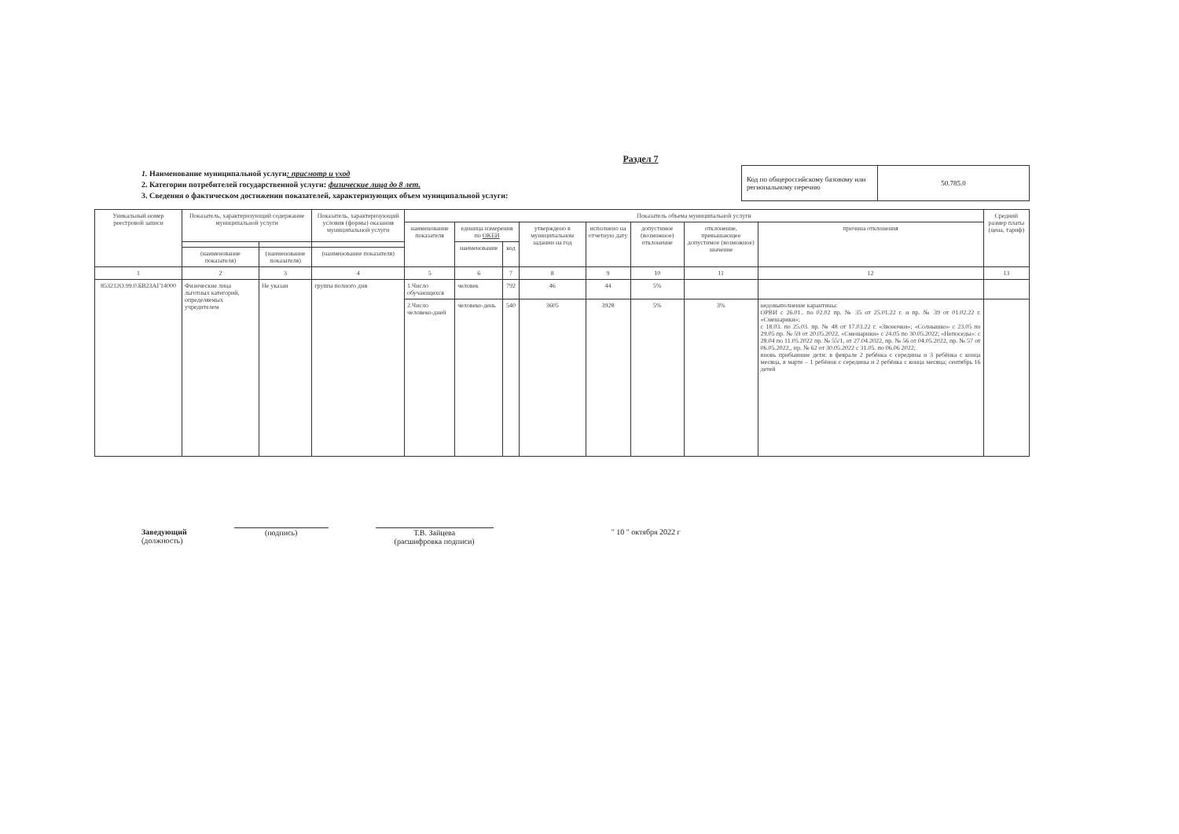Раздел 7
1. Наименование муниципальной услуги: присмотр и уход
2. Категории потребителей государственной услуги: физические лица до 8 лет.
3. Сведения о фактическом достижении показателей, характеризующих объем муниципальной услуги:
| Код по общероссийскому базовому или региональному перечню | 50.785.0 |
| Уникальный номер реестровой записи | Показатель, характеризующий содержание муниципальной услуги | | Показатель, характеризующий условия (формы) оказания муниципальной услуги | Показатель объема муниципальной услуги | | | | | | | | Средний размер платы (цена, тариф) |
| --- | --- | --- | --- | --- | --- | --- | --- | --- | --- | --- | --- | --- |
| | | | | наименование показателя | единица измерения по ОКЕИ | | утверждено в муниципальном задании на год | исполнено на отчетную дату | допустимое (возможное) отклонение | отклонение, превышающее допустимое (возможное) значение | причина отклонения | |
| | | | | | наименование | код | | | | | | |
| | (наименование показателя) | (наименование показателя) | (наименование показателя) | | | | | | | | | |
| 1 | 2 | 3 | 4 | 5 | 6 | 7 | 8 | 9 | 10 | 11 | 12 | 13 |
| 853212О.99.0.БВ23АГ14000 | Физические лица льготных категорий, определяемых учредителем | Не указан | группа полного дня | 1.Число обучающихся | человек | 792 | 46 | 44 | 5% | | | |
| | | | | 2.Число человеко-дней | человеко-день | 540 | 3605 | 3928 | 5% | 3% | недовыполнение карантины: ОРВИ с 26.01.. по 02.02 пр. № 35 от 25.01.22 г. и пр. № 39 от 01.02.22 г. «Смешарики»; с 18.03. по 25.03. пр. № 48 от 17.03.22 г. «Звоночки»; «Солнышко» с 23.05 по 29.05 пр. № 59 от 20.05.2022, «Смешарики» с 24.05 по 30.05.2022; «Непоседы»: с 28.04 по 11.05.2022 пр. № 55/1, от 27.04.2022, пр. № 56 от 04.05.2022, пр. № 57 от 06.05.2022,, пр. № 62 от 30.05.2022 с 31.05. по 06.06 2022; вновь прибывшие дети: в феврале 2 ребёнка с середины и 3 ребёнка с конца месяца, в марте – 1 ребёнок с середины и 2 ребёнка с конца месяца; сентябрь 16 детей | |
Заведующий
(должность)
(подпись) Т.В. Зайцева
(расшифровка подписи)
" 10 " октября 2022 г